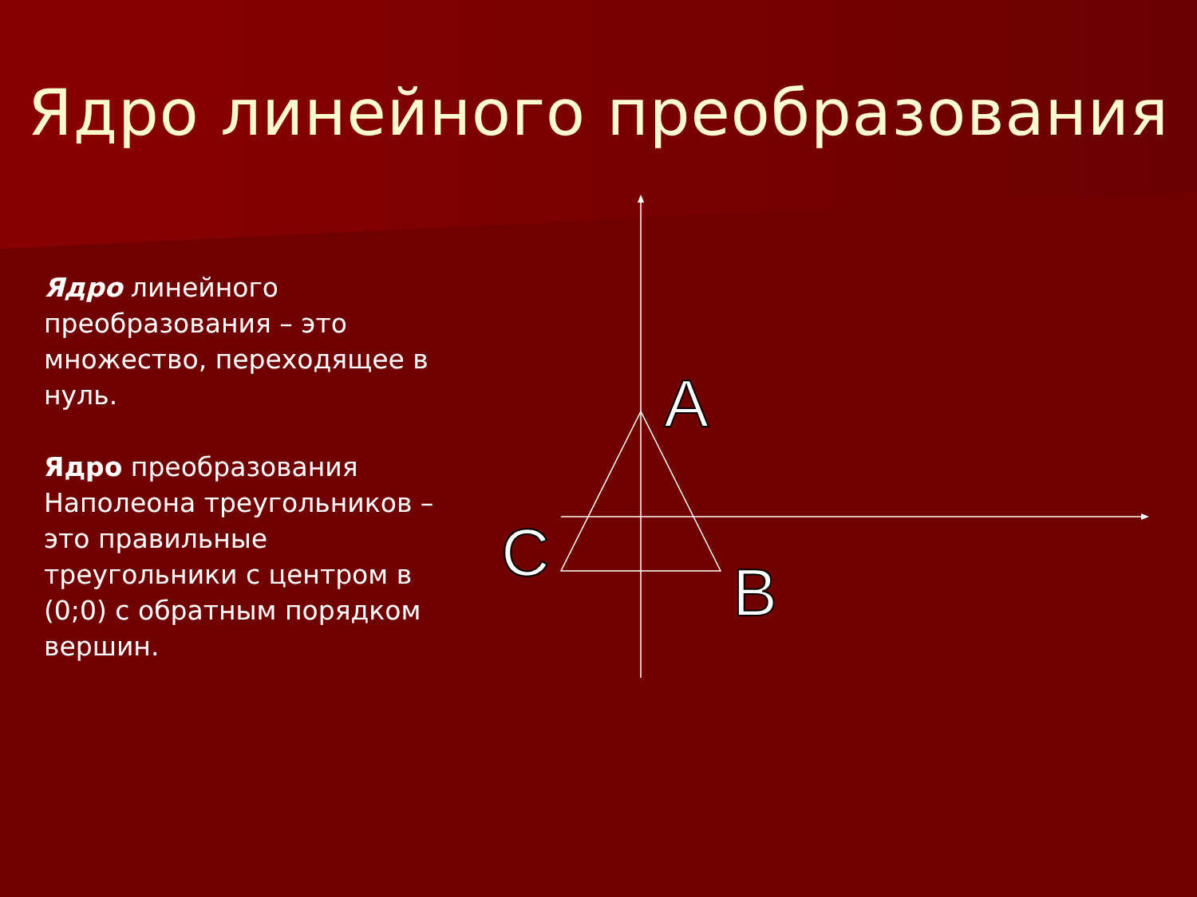Ядро линейного преобразования
Ядро линейного преобразования – это множество, переходящее в нуль.
Ядро преобразования Наполеона треугольников – это правильные треугольники с центром в (0;0) с обратным порядком вершин.
A
C
B